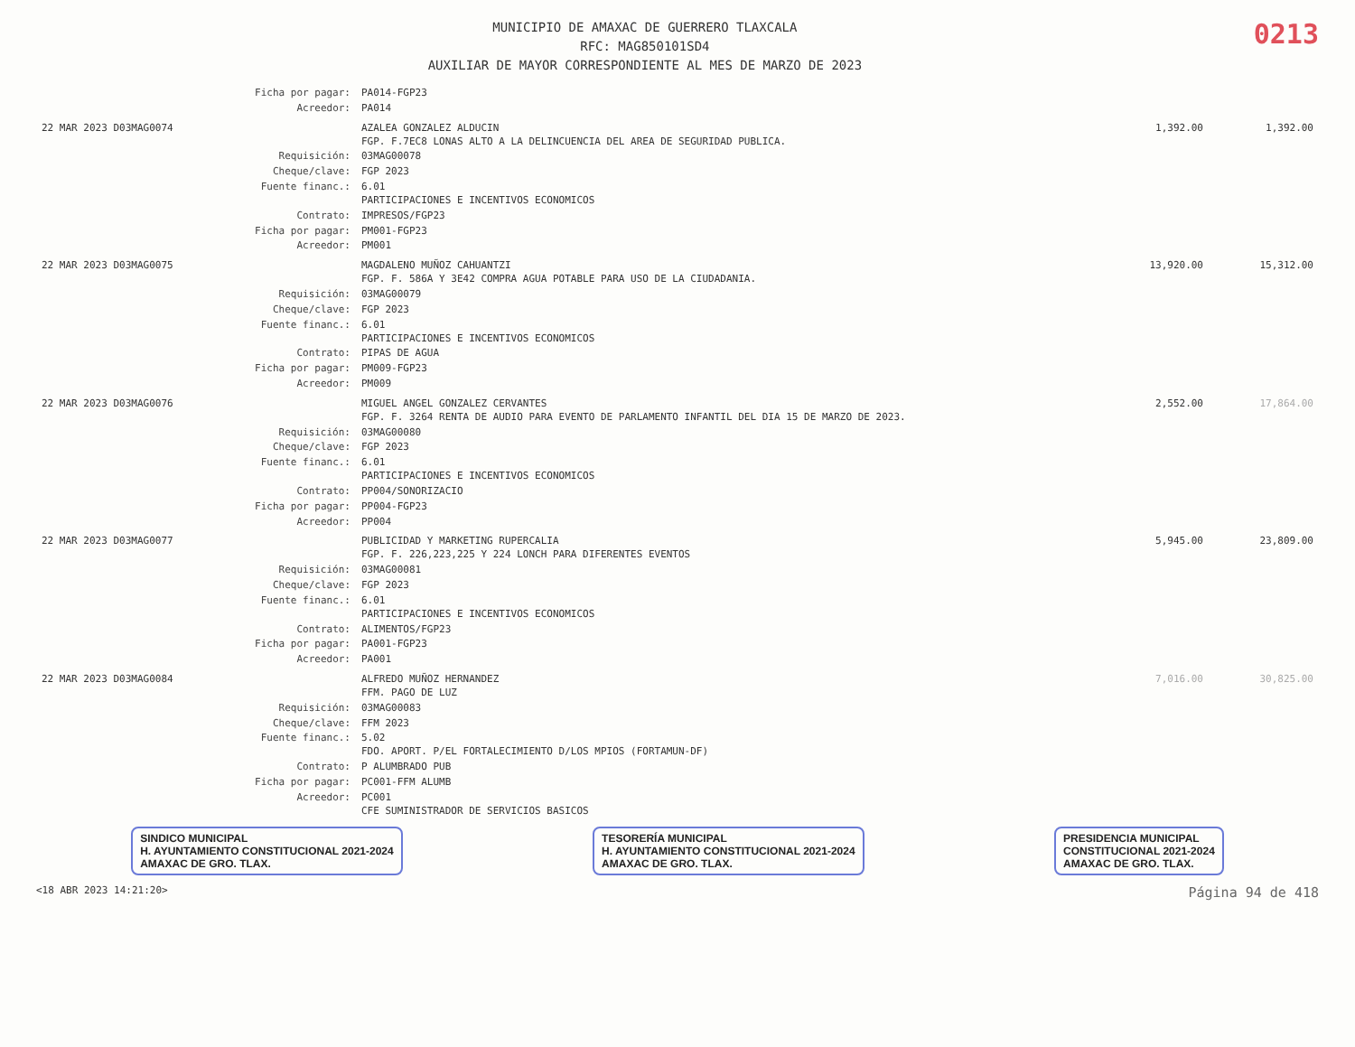MUNICIPIO DE AMAXAC DE GUERRERO TLAXCALA
RFC: MAG850101SD4
AUXILIAR DE MAYOR CORRESPONDIENTE AL MES DE MARZO DE 2023
0213
| | Ficha por pagar: | PA014-FGP23 | | |
| | Acreedor: | PA014 | | |
| 22 MAR 2023 D03MAG0074 | | AZALEA GONZALEZ ALDUCIN FGP. F.7EC8 LONAS ALTO A LA DELINCUENCIA DEL AREA DE SEGURIDAD PUBLICA. | 1,392.00 | 1,392.00 |
| | Requisición: | 03MAG00078 | | |
| | Cheque/clave: | FGP 2023 | | |
| | Fuente financ.: | 6.01 PARTICIPACIONES E INCENTIVOS ECONOMICOS | | |
| | Contrato: | IMPRESOS/FGP23 | | |
| | Ficha por pagar: | PM001-FGP23 | | |
| | Acreedor: | PM001 | | |
| 22 MAR 2023 D03MAG0075 | | MAGDALENO MUÑOZ CAHUANTZI FGP. F. 586A Y 3E42 COMPRA AGUA POTABLE PARA USO DE LA CIUDADANIA. | 13,920.00 | 15,312.00 |
| | Requisición: | 03MAG00079 | | |
| | Cheque/clave: | FGP 2023 | | |
| | Fuente financ.: | 6.01 PARTICIPACIONES E INCENTIVOS ECONOMICOS | | |
| | Contrato: | PIPAS DE AGUA | | |
| | Ficha por pagar: | PM009-FGP23 | | |
| | Acreedor: | PM009 | | |
| 22 MAR 2023 D03MAG0076 | | MIGUEL ANGEL GONZALEZ CERVANTES FGP. F. 3264 RENTA DE AUDIO PARA EVENTO DE PARLAMENTO INFANTIL DEL DIA 15 DE MARZO DE 2023. | 2,552.00 | 17,864.00 |
| | Requisición: | 03MAG00080 | | |
| | Cheque/clave: | FGP 2023 | | |
| | Fuente financ.: | 6.01 PARTICIPACIONES E INCENTIVOS ECONOMICOS | | |
| | Contrato: | PP004/SONORIZACIO | | |
| | Ficha por pagar: | PP004-FGP23 | | |
| | Acreedor: | PP004 | | |
| 22 MAR 2023 D03MAG0077 | | PUBLICIDAD Y MARKETING RUPERCALIA FGP. F. 226,223,225 Y 224 LONCH PARA DIFERENTES EVENTOS | 5,945.00 | 23,809.00 |
| | Requisición: | 03MAG00081 | | |
| | Cheque/clave: | FGP 2023 | | |
| | Fuente financ.: | 6.01 PARTICIPACIONES E INCENTIVOS ECONOMICOS | | |
| | Contrato: | ALIMENTOS/FGP23 | | |
| | Ficha por pagar: | PA001-FGP23 | | |
| | Acreedor: | PA001 | | |
| 22 MAR 2023 D03MAG0084 | | ALFREDO MUÑOZ HERNANDEZ FFM. PAGO DE LUZ | 7,016.00 | 30,825.00 |
| | Requisición: | 03MAG00083 | | |
| | Cheque/clave: | FFM 2023 | | |
| | Fuente financ.: | 5.02 FDO. APORT. P/EL FORTALECIMIENTO D/LOS MPIOS (FORTAMUN-DF) | | |
| | Contrato: | P ALUMBRADO PUB | | |
| | Ficha por pagar: | PC001-FFM ALUMB | | |
| | Acreedor: | PC001 CFE SUMINISTRADOR DE SERVICIOS BASICOS | | |
SINDICO MUNICIPAL
H. AYUNTAMIENTO CONSTITUCIONAL 2021-2024
AMAXAC DE GRO. TLAX.
TESORERÍA MUNICIPAL
H. AYUNTAMIENTO CONSTITUCIONAL 2021-2024
AMAXAC DE GRO. TLAX.
PRESIDENCIA MUNICIPAL
CONSTITUCIONAL 2021-2024
AMAXAC DE GRO. TLAX.
<18 ABR 2023 14:21:20> Página 94 de 418